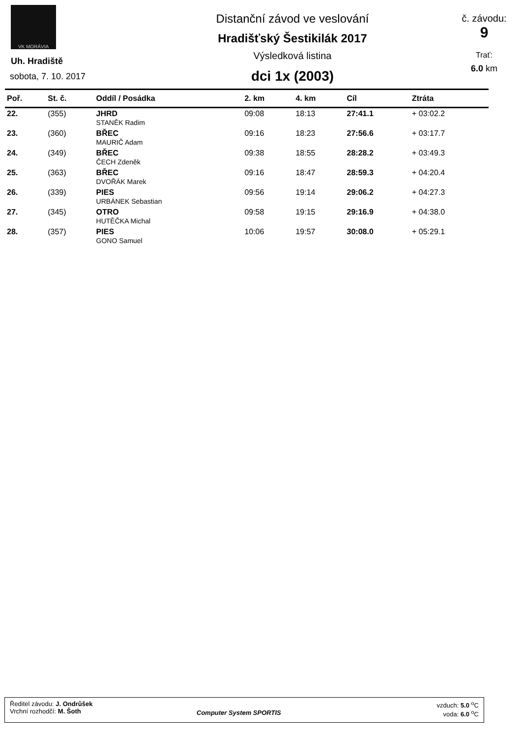VK MORÁVIA
Uh. Hradiště
sobota, 7. 10. 2017
Distanční závod ve veslování
Hradišťský Šestikilák 2017
Výsledková listina
dci 1x (2003)
č. závodu:
9
Trať:
6.0 km
| Poř. | St. č. | Oddíl / Posádka | 2. km | 4. km | Cíl | Ztráta |
| --- | --- | --- | --- | --- | --- | --- |
| 22. | (355) | JHRD STANĚK Radim | 09:08 | 18:13 | 27:41.1 | + 03:02.2 |
| 23. | (360) | BŘEC MAURIČ Adam | 09:16 | 18:23 | 27:56.6 | + 03:17.7 |
| 24. | (349) | BŘEC ČECH Zdeněk | 09:38 | 18:55 | 28:28.2 | + 03:49.3 |
| 25. | (363) | BŘEC DVOŘÁK Marek | 09:16 | 18:47 | 28:59.3 | + 04:20.4 |
| 26. | (339) | PIES URBÁNEK Sebastian | 09:56 | 19:14 | 29:06.2 | + 04:27.3 |
| 27. | (345) | OTRO HUTĚČKA Michal | 09:58 | 19:15 | 29:16.9 | + 04:38.0 |
| 28. | (357) | PIES GONO Samuel | 10:06 | 19:57 | 30:08.0 | + 05:29.1 |
Ředitel závodu: J. Ondrůšek
Vrchní rozhodčí: M. Šoth
Computer System SPORTIS
vzduch: 5.0 <sup>o</sup>C
voda: 6.0 <sup>o</sup>C